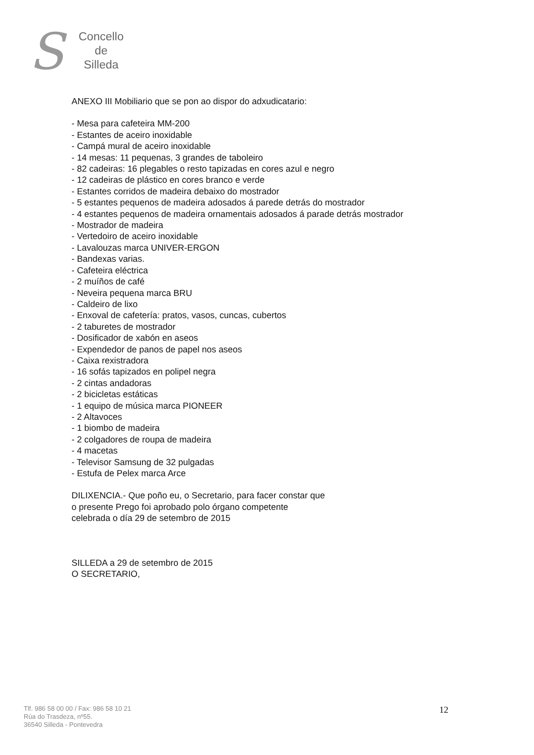S
Concello
de
Silleda
ANEXO III Mobiliario que se pon ao dispor do adxudicatario:
- Mesa para cafeteira MM-200
- Estantes de aceiro inoxidable
- Campá mural de aceiro inoxidable
- 14 mesas: 11 pequenas, 3 grandes de taboleiro
- 82 cadeiras: 16 plegables o resto tapizadas en cores azul e negro
- 12 cadeiras de plástico en cores branco e verde
- Estantes corridos de madeira debaixo do mostrador
- 5 estantes pequenos de madeira adosados á parede detrás do mostrador
- 4 estantes pequenos de madeira ornamentais adosados á parade detrás mostrador
- Mostrador de madeira
- Vertedoiro de aceiro inoxidable
- Lavalouzas marca UNIVER-ERGON
- Bandexas varias.
- Cafeteira eléctrica
- 2 muíños de café
- Neveira pequena marca BRU
- Caldeiro de lixo
- Enxoval de cafetería: pratos, vasos, cuncas, cubertos
- 2 taburetes de mostrador
- Dosificador de xabón en aseos
- Expendedor de panos de papel nos aseos
- Caixa rexistradora
- 16 sofás tapizados en polipel negra
- 2 cintas andadoras
- 2 bicicletas estáticas
- 1 equipo de música marca PIONEER
- 2 Altavoces
- 1 biombo de madeira
- 2 colgadores de roupa de madeira
- 4 macetas
- Televisor Samsung de 32 pulgadas
- Estufa de Pelex marca Arce
DILIXENCIA.- Que poño eu, o Secretario, para facer constar que
o presente Prego foi aprobado polo órgano competente
celebrada o día 29 de setembro de 2015
SILLEDA a 29 de setembro de 2015
O SECRETARIO,
Tlf. 986 58 00 00 / Fax: 986 58 10 21
Rúa do Trasdeza, nº55.
36540 Silleda - Pontevedra
12